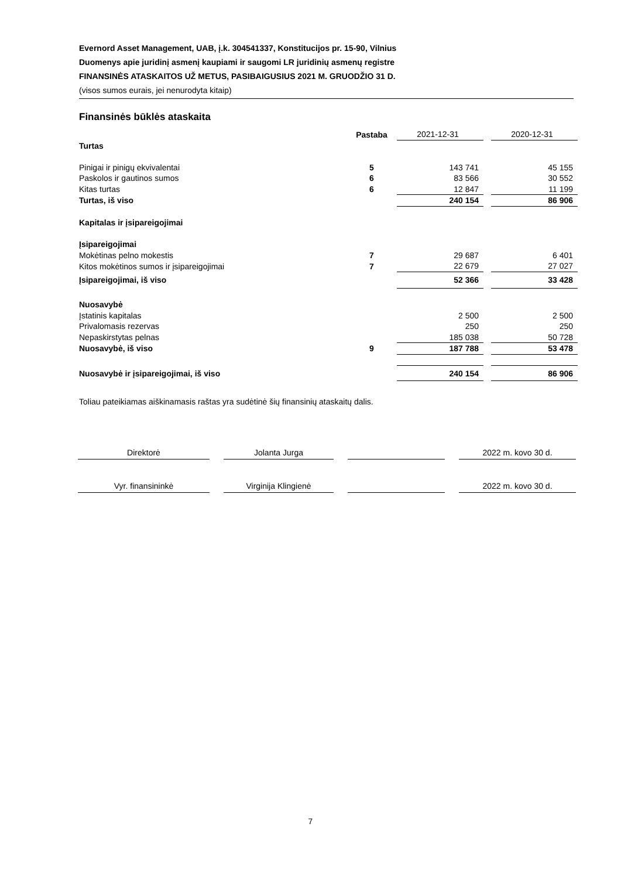Evernord Asset Management, UAB, į.k. 304541337, Konstitucijos pr. 15-90, Vilnius
Duomenys apie juridinį asmenį kaupiami ir saugomi LR juridinių asmenų registre
FINANSINĖS ATASKAITOS UŽ METUS, PASIBAIGUSIUS 2021 M. GRUODŽIO 31 D.
(visos sumos eurais, jei nenurodyta kitaip)
Finansinės būklės ataskaita
| | Pastaba | | 2021-12-31 | | 2020-12-31 |
| Turtas | | | | | |
| Pinigai ir pinigų ekvivalentai | 5 | | 143 741 | | 45 155 |
| Paskolos ir gautinos sumos | 6 | | 83 566 | | 30 552 |
| Kitas turtas | 6 | | 12 847 | | 11 199 |
| Turtas, iš viso | | | 240 154 | | 86 906 |
| Kapitalas ir įsipareigojimai | | | | | |
| Įsipareigojimai | | | | | |
| Mokėtinas pelno mokestis | 7 | | 29 687 | | 6 401 |
| Kitos mokėtinos sumos ir įsipareigojimai | 7 | | 22 679 | | 27 027 |
| Įsipareigojimai, iš viso | | | 52 366 | | 33 428 |
| Nuosavybė | | | | | |
| Įstatinis kapitalas | | | 2 500 | | 2 500 |
| Privalomasis rezervas | | | 250 | | 250 |
| Nepaskirstytas pelnas | | | 185 038 | | 50 728 |
| Nuosavybė, iš viso | 9 | | 187 788 | | 53 478 |
| Nuosavybė ir įsipareigojimai, iš viso | | | 240 154 | | 86 906 |
Toliau pateikiamas aiškinamasis raštas yra sudėtinė šių finansinių ataskaitų dalis.
| Direktorė | | Jolanta Jurga | | | | 2022 m. kovo 30 d. |
| Vyr. finansininkė | | Virginija Klingienė | | | | 2022 m. kovo 30 d. |
7